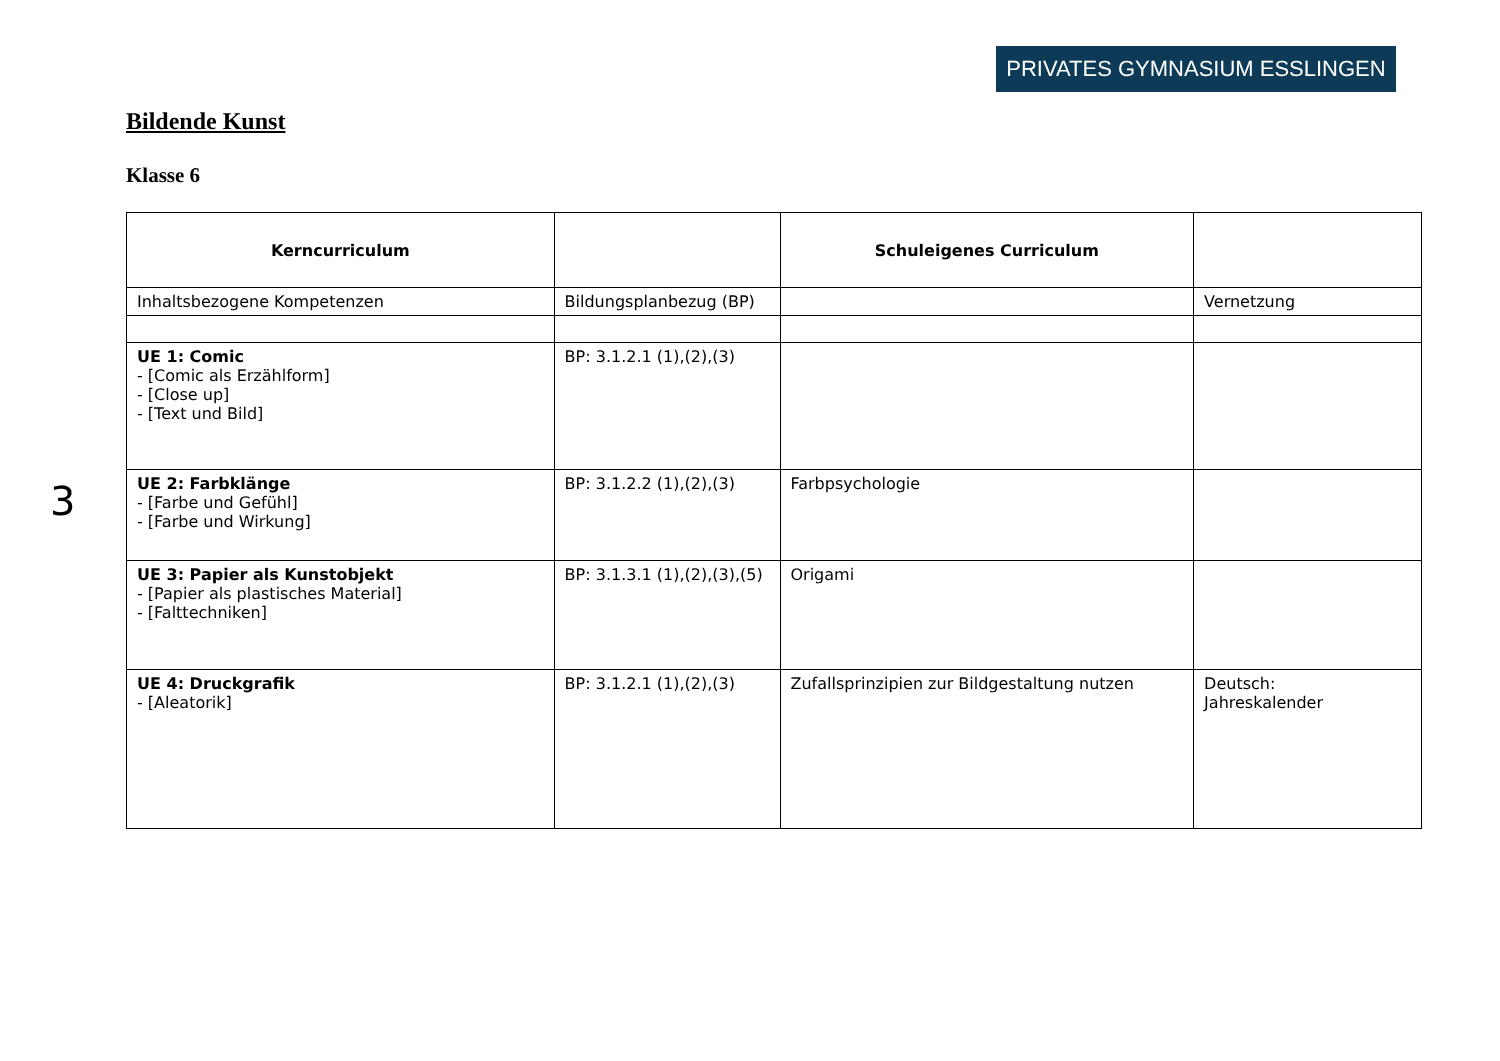PRIVATES GYMNASIUM ESSLINGEN
Bildende Kunst
Klasse 6
3
| Kerncurriculum | | Schuleigenes Curriculum | |
| --- | --- | --- | --- |
| Inhaltsbezogene Kompetenzen | Bildungsplanbezug (BP) | | Vernetzung |
| UE 1: Comic - [Comic als Erzählform] - [Close up] - [Text und Bild] | BP: 3.1.2.1 (1),(2),(3) | | |
| UE 2: Farbklänge - [Farbe und Gefühl] - [Farbe und Wirkung] | BP: 3.1.2.2 (1),(2),(3) | Farbpsychologie | |
| UE 3: Papier als Kunstobjekt - [Papier als plastisches Material] - [Falttechniken] | BP: 3.1.3.1 (1),(2),(3),(5) | Origami | |
| UE 4: Druckgrafik - [Aleatorik] | BP: 3.1.2.1 (1),(2),(3) | Zufallsprinzipien zur Bildgestaltung nutzen | Deutsch: Jahreskalender |